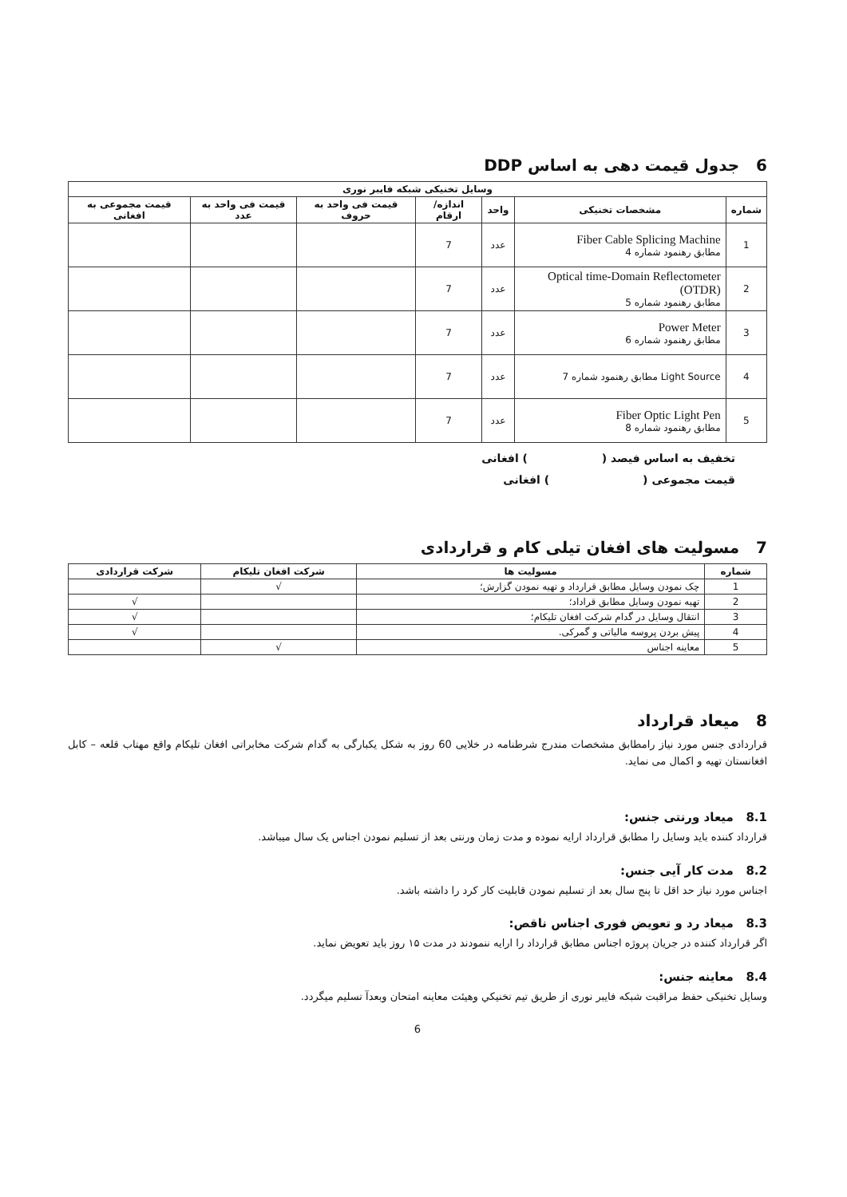6 جدول قیمت دهی به اساس DDP
| وسایل تخنیکی شبکه فایبر نوری | | | | | | |
| --- | --- | --- | --- | --- | --- | --- |
| شماره | مشخصات تخنیکی | واحد | اندازه/ ارقام | قیمت فی واحد به حروف | قیمت فی واحد به عدد | قیمت مجموعی به افغانی |
| 1 | Fiber Cable Splicing Machine مطابق رهنمود شماره 4 | عدد | 7 | | | |
| 2 | Optical time-Domain Reflectometer (OTDR) مطابق رهنمود شماره 5 | عدد | 7 | | | |
| 3 | Power Meter مطابق رهنمود شماره 6 | عدد | 7 | | | |
| 4 | Light Source مطابق رهنمود شماره 7 | عدد | 7 | | | |
| 5 | Fiber Optic Light Pen مطابق رهنمود شماره 8 | عدد | 7 | | | |
تخفیف به اساس فیصد ( ) افغانی
قیمت مجموعی ( ) افغانی
7 مسولیت های افغان تیلی کام و قراردادی
| شماره | مسولیت ها | شرکت افغان تلیکام | شرکت قراردادی |
| --- | --- | --- | --- |
| 1 | چک نمودن وسایل مطابق قرارداد و تهیه نمودن گزارش؛ | √ | |
| 2 | تهیه نمودن وسایل مطابق قراداد؛ | | √ |
| 3 | انتقال وسایل در گدام شرکت افغان تلیکام؛ | | √ |
| 4 | پیش بردن پروسه مالیاتی و گمرکی. | | √ |
| 5 | معاینه اجناس | √ | |
8 میعاد قرارداد
قراردادی جنس مورد نیاز رامطابق مشخصات مندرج شرطنامه در خلایی 60 روز به شکل یکبارگی به گدام شرکت مخابراتی افغان تلیکام واقع مهتاب قلعه – کابل افغانستان تهیه و اکمال می نماید.
8.1 میعاد ورنتی جنس:
قرارداد کننده باید وسایل را مطابق قرارداد ارایه نموده و مدت زمان ورنتی بعد از تسلیم نمودن اجناس یک سال میباشد.
8.2 مدت کار آیی جنس:
اجناس مورد نیاز حد اقل تا پنج سال بعد از تسلیم نمودن قابلیت کار کرد را داشته باشد.
8.3 میعاد رد و تعویض فوری اجناس ناقص:
اگر قرارداد کننده در جریان پروژه اجناس مطابق قرارداد را ارایه ننمودند در مدت ۱۵ روز باید تعویض نماید.
8.4 معاینه جنس:
وسایل تخنیکی حفظ مراقبت شبکه فایبر نوری از طریق تیم تخنیکي وهیئت معاینه امتحان وبعدآ تسلیم میگردد.
6